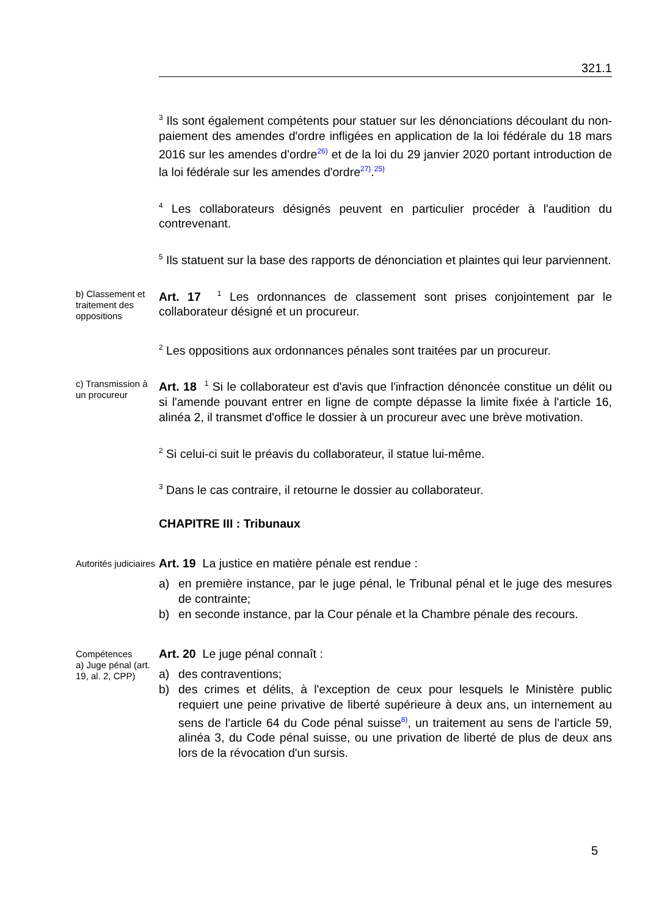321.1
<sup>3</sup> Ils sont également compétents pour statuer sur les dénonciations découlant du non-paiement des amendes d'ordre infligées en application de la loi fédérale du 18 mars 2016 sur les amendes d'ordre<sup>26)</sup> et de la loi du 29 janvier 2020 portant introduction de la loi fédérale sur les amendes d'ordre<sup>27)</sup>.<sup>25)</sup>
<sup>4</sup> Les collaborateurs désignés peuvent en particulier procéder à l'audition du contrevenant.
<sup>5</sup> Ils statuent sur la base des rapports de dénonciation et plaintes qui leur parviennent.
b) Classement et traitement des oppositions
Art. 17 <sup>1</sup> Les ordonnances de classement sont prises conjointement par le collaborateur désigné et un procureur.
<sup>2</sup> Les oppositions aux ordonnances pénales sont traitées par un procureur.
c) Transmission à un procureur
Art. 18 <sup>1</sup> Si le collaborateur est d'avis que l'infraction dénoncée constitue un délit ou si l'amende pouvant entrer en ligne de compte dépasse la limite fixée à l'article 16, alinéa 2, il transmet d'office le dossier à un procureur avec une brève motivation.
<sup>2</sup> Si celui-ci suit le préavis du collaborateur, il statue lui-même.
<sup>3</sup> Dans le cas contraire, il retourne le dossier au collaborateur.
CHAPITRE III : Tribunaux
Autorités judiciaires
Art. 19 La justice en matière pénale est rendue :
a) en première instance, par le juge pénal, le Tribunal pénal et le juge des mesures de contrainte;
b) en seconde instance, par la Cour pénale et la Chambre pénale des recours.
Compétences
a) Juge pénal (art. 19, al. 2, CPP)
Art. 20 Le juge pénal connaît :
a) des contraventions;
b) des crimes et délits, à l'exception de ceux pour lesquels le Ministère public requiert une peine privative de liberté supérieure à deux ans, un internement au sens de l'article 64 du Code pénal suisse<sup>8)</sup>, un traitement au sens de l'article 59, alinéa 3, du Code pénal suisse, ou une privation de liberté de plus de deux ans lors de la révocation d'un sursis.
5